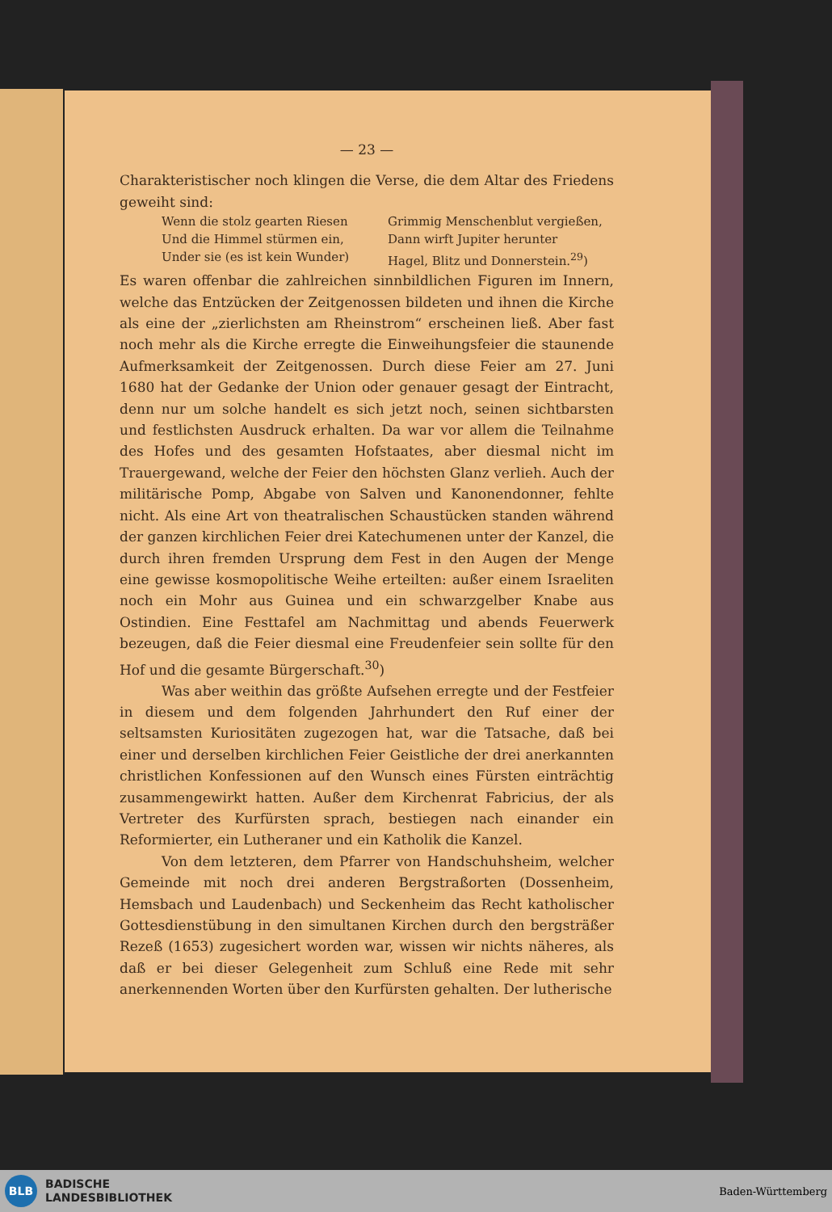— 23 —
Charakteristischer noch klingen die Verse, die dem Altar des Friedens geweiht sind:
Wenn die stolz gearten Riesen Grimmig Menschenblut vergießen, Und die Himmel stürmen ein, Dann wirft Jupiter herunter Under sie (es ist kein Wunder) Hagel, Blitz und Donnerstein.<sup>29</sup>)
Es waren offenbar die zahlreichen sinnbildlichen Figuren im Innern, welche das Entzücken der Zeitgenossen bildeten und ihnen die Kirche als eine der „zierlichsten am Rheinstrom“ erscheinen ließ. Aber fast noch mehr als die Kirche erregte die Einweihungsfeier die staunende Aufmerksamkeit der Zeitgenossen. Durch diese Feier am 27. Juni 1680 hat der Gedanke der Union oder genauer gesagt der Eintracht, denn nur um solche handelt es sich jetzt noch, seinen sichtbarsten und festlichsten Ausdruck erhalten. Da war vor allem die Teilnahme des Hofes und des gesamten Hofstaates, aber diesmal nicht im Trauergewand, welche der Feier den höchsten Glanz verlieh. Auch der militärische Pomp, Abgabe von Salven und Kanonendonner, fehlte nicht. Als eine Art von theatralischen Schaustücken standen während der ganzen kirchlichen Feier drei Katechumenen unter der Kanzel, die durch ihren fremden Ursprung dem Fest in den Augen der Menge eine gewisse kosmopolitische Weihe erteilten: außer einem Israeliten noch ein Mohr aus Guinea und ein schwarzgelber Knabe aus Ostindien. Eine Festtafel am Nachmittag und abends Feuerwerk bezeugen, daß die Feier diesmal eine Freudenfeier sein sollte für den Hof und die gesamte Bürgerschaft.<sup>30</sup>)
Was aber weithin das größte Aufsehen erregte und der Festfeier in diesem und dem folgenden Jahrhundert den Ruf einer der seltsamsten Kuriositäten zugezogen hat, war die Tatsache, daß bei einer und derselben kirchlichen Feier Geistliche der drei anerkannten christlichen Konfessionen auf den Wunsch eines Fürsten einträchtig zusammengewirkt hatten. Außer dem Kirchenrat Fabricius, der als Vertreter des Kurfürsten sprach, bestiegen nach einander ein Reformierter, ein Lutheraner und ein Katholik die Kanzel.
Von dem letzteren, dem Pfarrer von Handschuhsheim, welcher Gemeinde mit noch drei anderen Bergstraßorten (Dossenheim, Hemsbach und Laudenbach) und Seckenheim das Recht katholischer Gottesdienstübung in den simultanen Kirchen durch den bergsträßer Rezeß (1653) zugesichert worden war, wissen wir nichts näheres, als daß er bei dieser Gelegenheit zum Schluß eine Rede mit sehr anerkennenden Worten über den Kurfürsten gehalten. Der lutherische
BLB
BADISCHE
LANDESBIBLIOTHEK
Baden-Württemberg